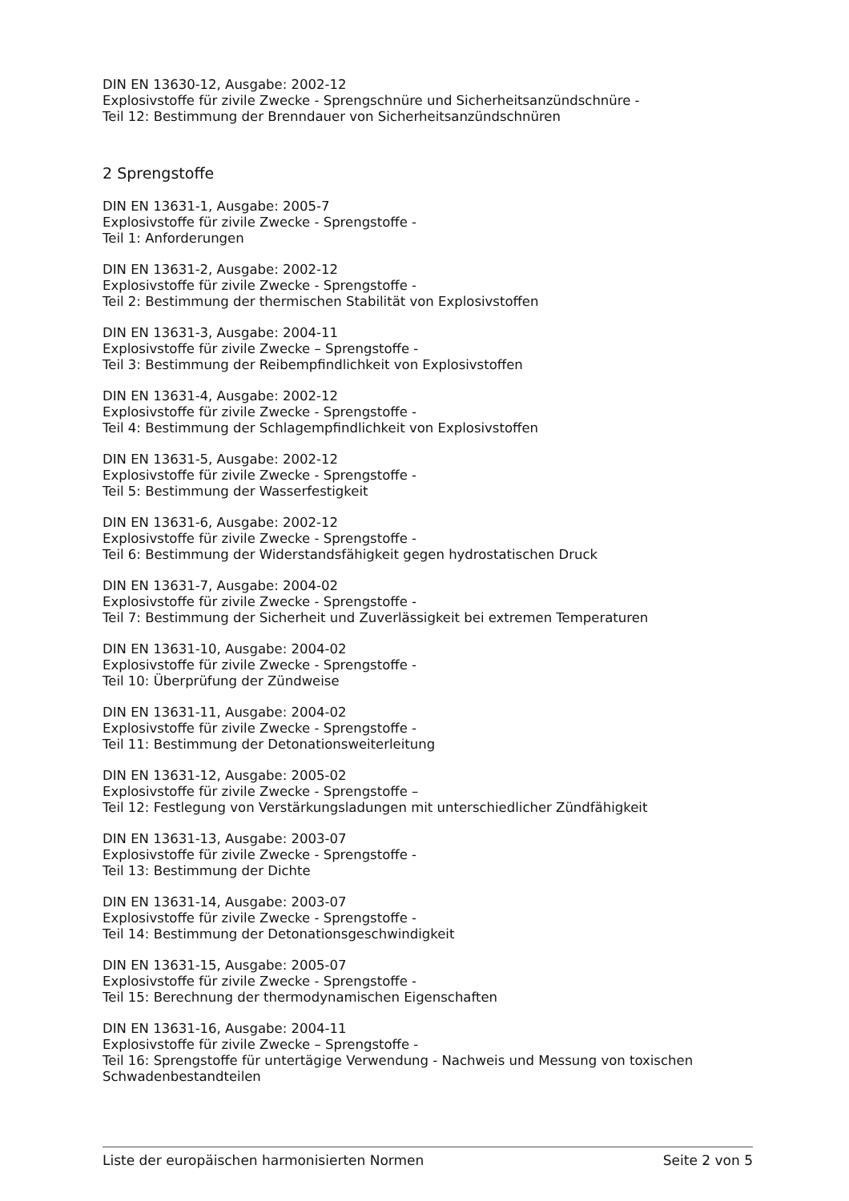DIN EN 13630-12, Ausgabe: 2002-12
Explosivstoffe für zivile Zwecke - Sprengschnüre und Sicherheitsanzündschnüre -
Teil 12: Bestimmung der Brenndauer von Sicherheitsanzündschnüren
2 Sprengstoffe
DIN EN 13631-1, Ausgabe: 2005-7
Explosivstoffe für zivile Zwecke - Sprengstoffe -
Teil 1: Anforderungen
DIN EN 13631-2, Ausgabe: 2002-12
Explosivstoffe für zivile Zwecke - Sprengstoffe -
Teil 2: Bestimmung der thermischen Stabilität von Explosivstoffen
DIN EN 13631-3, Ausgabe: 2004-11
Explosivstoffe für zivile Zwecke – Sprengstoffe -
Teil 3: Bestimmung der Reibempfindlichkeit von Explosivstoffen
DIN EN 13631-4, Ausgabe: 2002-12
Explosivstoffe für zivile Zwecke - Sprengstoffe -
Teil 4: Bestimmung der Schlagempfindlichkeit von Explosivstoffen
DIN EN 13631-5, Ausgabe: 2002-12
Explosivstoffe für zivile Zwecke - Sprengstoffe -
Teil 5: Bestimmung der Wasserfestigkeit
DIN EN 13631-6, Ausgabe: 2002-12
Explosivstoffe für zivile Zwecke - Sprengstoffe -
Teil 6: Bestimmung der Widerstandsfähigkeit gegen hydrostatischen Druck
DIN EN 13631-7, Ausgabe: 2004-02
Explosivstoffe für zivile Zwecke - Sprengstoffe -
Teil 7: Bestimmung der Sicherheit und Zuverlässigkeit bei extremen Temperaturen
DIN EN 13631-10, Ausgabe: 2004-02
Explosivstoffe für zivile Zwecke - Sprengstoffe -
Teil 10: Überprüfung der Zündweise
DIN EN 13631-11, Ausgabe: 2004-02
Explosivstoffe für zivile Zwecke - Sprengstoffe -
Teil 11: Bestimmung der Detonationsweiterleitung
DIN EN 13631-12, Ausgabe: 2005-02
Explosivstoffe für zivile Zwecke - Sprengstoffe –
Teil 12: Festlegung von Verstärkungsladungen mit unterschiedlicher Zündfähigkeit
DIN EN 13631-13, Ausgabe: 2003-07
Explosivstoffe für zivile Zwecke - Sprengstoffe -
Teil 13: Bestimmung der Dichte
DIN EN 13631-14, Ausgabe: 2003-07
Explosivstoffe für zivile Zwecke - Sprengstoffe -
Teil 14: Bestimmung der Detonationsgeschwindigkeit
DIN EN 13631-15, Ausgabe: 2005-07
Explosivstoffe für zivile Zwecke - Sprengstoffe -
Teil 15: Berechnung der thermodynamischen Eigenschaften
DIN EN 13631-16, Ausgabe: 2004-11
Explosivstoffe für zivile Zwecke – Sprengstoffe -
Teil 16: Sprengstoffe für untertägige Verwendung - Nachweis und Messung von toxischen Schwadenbestandteilen
Liste der europäischen harmonisierten Normen Seite 2 von 5